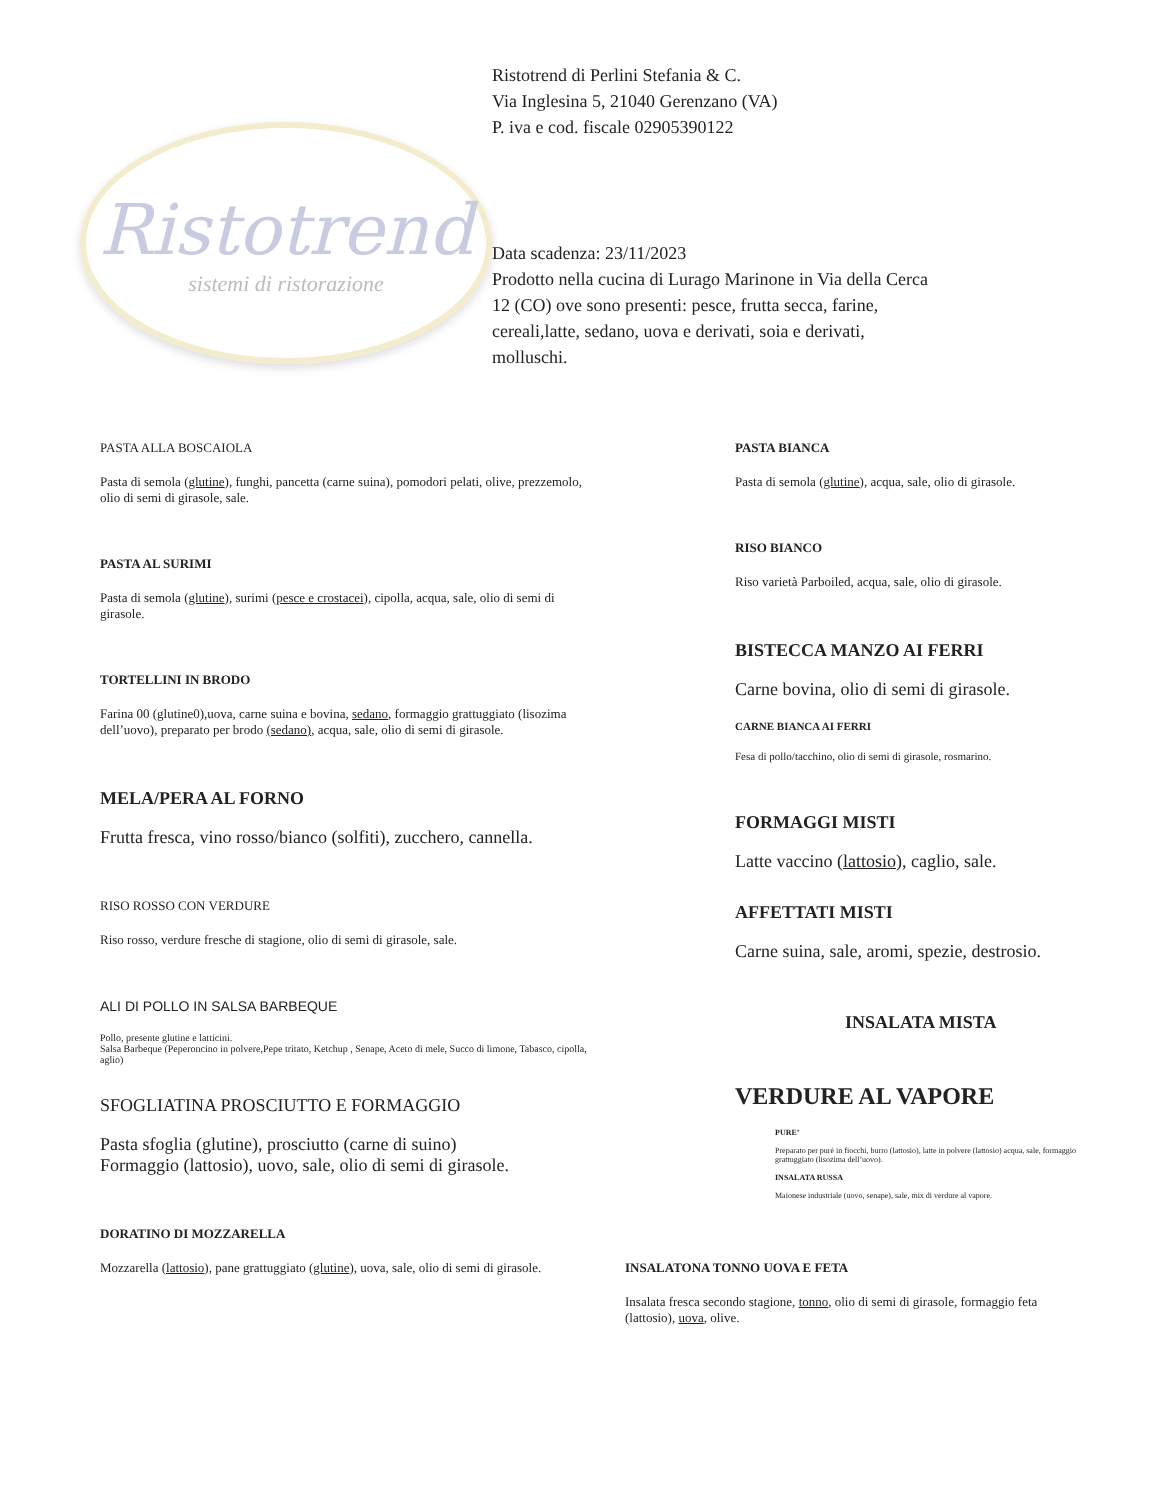Ristotrend
sistemi di ristorazione
Ristotrend di Perlini Stefania & C.
Via Inglesina 5, 21040 Gerenzano (VA)
P. iva e cod. fiscale 02905390122
Data scadenza: 23/11/2023
Prodotto nella cucina di Lurago Marinone in Via della Cerca 12 (CO) ove sono presenti: pesce, frutta secca, farine, cereali,latte, sedano, uova e derivati, soia e derivati, molluschi.
PASTA ALLA BOSCAIOLA
Pasta di semola (glutine), funghi, pancetta (carne suina), pomodori pelati, olive, prezzemolo, olio di semi di girasole, sale.
PASTA AL SURIMI
Pasta di semola (glutine), surimi (pesce e crostacei), cipolla, acqua, sale, olio di semi di girasole.
TORTELLINI IN BRODO
Farina 00 (glutine0),uova, carne suina e bovina, sedano, formaggio grattuggiato (lisozima dell’uovo), preparato per brodo (sedano), acqua, sale, olio di semi di girasole.
MELA/PERA AL FORNO
Frutta fresca, vino rosso/bianco (solfiti), zucchero, cannella.
RISO ROSSO CON VERDURE
Riso rosso, verdure fresche di stagione, olio di semi di girasole, sale.
ALI DI POLLO IN SALSA BARBEQUE
Pollo, presente glutine e latticini.
Salsa Barbeque (Peperoncino in polvere,Pepe tritato, Ketchup , Senape, Aceto di mele, Succo di limone, Tabasco, cipolla, aglio)
SFOGLIATINA PROSCIUTTO E FORMAGGIO
Pasta sfoglia (glutine), prosciutto (carne di suino)
Formaggio (lattosio), uovo, sale, olio di semi di girasole.
DORATINO DI MOZZARELLA
Mozzarella (lattosio), pane grattuggiato (glutine), uova, sale, olio di semi di girasole.
PASTA BIANCA
Pasta di semola (glutine), acqua, sale, olio di girasole.
RISO BIANCO
Riso varietà Parboiled, acqua, sale, olio di girasole.
BISTECCA MANZO AI FERRI
Carne bovina, olio di semi di girasole.
CARNE BIANCA AI FERRI
Fesa di pollo/tacchino, olio di semi di girasole, rosmarino.
FORMAGGI MISTI
Latte vaccino (lattosio), caglio, sale.
AFFETTATI MISTI
Carne suina, sale, aromi, spezie, destrosio.
INSALATA MISTA
VERDURE AL VAPORE
PURE’
Preparato per purè in fiocchi, burro (lattosio), latte in polvere (lattosio) acqua, sale, formaggio grattuggiato (lisozima dell’uovo).
INSALATA RUSSA
Maionese industriale (uovo, senape), sale, mix di verdure al vapore.
INSALATONA TONNO UOVA E FETA
Insalata fresca secondo stagione, tonno, olio di semi di girasole, formaggio feta (lattosio), uova, olive.